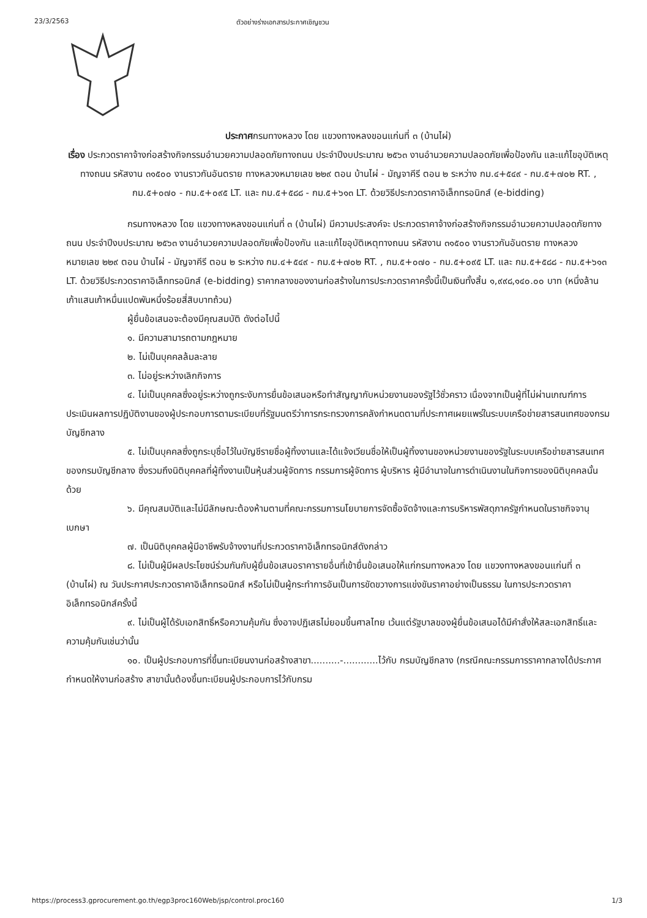23/3/2563 ตัวอย่างร่างเอกสารประกาศเชิญชวน
ประกาศกรมทางหลวง โดย แขวงทางหลงขอนแก่นที่ ๓ (บ้านไผ่)
เรื่อง ประกวดราคาจ้างก่อสร้างกิจกรรมอำนวยความปลอดภัยทางถนน ประจำปีงบประมาณ ๒๕๖๓ งานอำนวยความปลอดภัยเพื่อป้องกัน และแก้ไขอุบัติเหตุทางถนน รหัสงาน ๓๑๕๐๐ งานราวกันอันตราย ทางหลวงหมายเลข ๒๒๙ ตอน บ้านไผ่ - มัญจาคีรี ตอน ๒ ระหว่าง กม.๔+๕๔๙ - กม.๕+๗๐๒ RT. , กม.๕+๐๗๐ - กม.๕+๐๙๕ LT. และ กม.๕+๕๘๘ - กม.๕+๖๑๓ LT. ด้วยวิธีประกวดราคาอิเล็กทรอนิกส์ (e-bidding)
กรมทางหลวง โดย แขวงทางหลงขอนแก่นที่ ๓ (บ้านไผ่) มีความประสงค์จะ ประกวดราคาจ้างก่อสร้างกิจกรรมอำนวยความปลอดภัยทางถนน ประจำปีงบประมาณ ๒๕๖๓ งานอำนวยความปลอดภัยเพื่อป้องกัน และแก้ไขอุบัติเหตุทางถนน รหัสงาน ๓๑๕๐๐ งานราวกันอันตราย ทางหลวงหมายเลข ๒๒๙ ตอน บ้านไผ่ - มัญจาคีรี ตอน ๒ ระหว่าง กม.๔+๕๔๙ - กม.๕+๗๐๒ RT. , กม.๕+๐๗๐ - กม.๕+๐๙๕ LT. และ กม.๕+๕๘๘ - กม.๕+๖๑๓ LT. ด้วยวิธีประกวดราคาอิเล็กทรอนิกส์ (e-bidding) ราคากลางของงานก่อสร้างในการประกวดราคาครั้งนี้เป็นเงินทั้งสิ้น ๑,๙๙๘,๑๔๐.๐๐ บาท (หนึ่งล้านเก้าแสนเก้าหมื่นแปดพันหนึ่งร้อยสี่สิบบาทถ้วน)
ผู้ยื่นข้อเสนอจะต้องมีคุณสมบัติ ดังต่อไปนี้
๑. มีความสามารถตามกฎหมาย
๒. ไม่เป็นบุคคลล้มละลาย
๓. ไม่อยู่ระหว่างเลิกกิจการ
๔. ไม่เป็นบุคคลซึ่งอยู่ระหว่างถูกระงับการยื่นข้อเสนอหรือทำสัญญากับหน่วยงานของรัฐไว้ชั่วคราว เนื่องจากเป็นผู้ที่ไม่ผ่านเกณฑ์การประเมินผลการปฏิบัติงานของผู้ประกอบการตามระเบียบที่รัฐมนตรีว่าการกระทรวงการคลังกำหนดตามที่ประกาศเผยแพร่ในระบบเครือข่ายสารสนเทศของกรมบัญชีกลาง
๕. ไม่เป็นบุคคลซึ่งถูกระบุชื่อไว้ในบัญชีรายชื่อผู้ทิ้งงานและได้แจ้งเวียนชื่อให้เป็นผู้ทิ้งงานของหน่วยงานของรัฐในระบบเครือข่ายสารสนเทศของกรมบัญชีกลาง ซึ่งรวมถึงนิติบุคคลที่ผู้ทิ้งงานเป็นหุ้นส่วนผู้จัดการ กรรมการผู้จัดการ ผู้บริหาร ผู้มีอำนาจในการดำเนินงานในกิจการของนิติบุคคลนั้นด้วย
๖. มีคุณสมบัติและไม่มีลักษณะต้องห้ามตามที่คณะกรรมการนโยบายการจัดซื้อจัดจ้างและการบริหารพัสดุภาครัฐกำหนดในราชกิจจานุเบกษา
๗. เป็นนิติบุคคลผู้มีอาชีพรับจ้างงานที่ประกวดราคาอิเล็กทรอนิกส์ดังกล่าว
๘. ไม่เป็นผู้มีผลประโยชน์ร่วมกันกับผู้ยื่นข้อเสนอราคารายอื่นที่เข้ายื่นข้อเสนอให้แก่กรมทางหลวง โดย แขวงทางหลงขอนแก่นที่ ๓ (บ้านไผ่) ณ วันประกาศประกวดราคาอิเล็กทรอนิกส์ หรือไม่เป็นผู้กระทำการอันเป็นการขัดขวางการแข่งขันราคาอย่างเป็นธรรม ในการประกวดราคาอิเล็กทรอนิกส์ครั้งนี้
๙. ไม่เป็นผู้ได้รับเอกสิทธิ์หรือความคุ้มกัน ซึ่งอาจปฏิเสธไม่ยอมขึ้นศาลไทย เว้นแต่รัฐบาลของผู้ยื่นข้อเสนอได้มีคำสั่งให้สละเอกสิทธิ์และความคุ้มกันเช่นว่านั้น
๑๐. เป็นผู้ประกอบการที่ขึ้นทะเบียนงานก่อสร้างสาขา..........-............ไว้กับ กรมบัญชีกลาง (กรณีคณะกรรมการราคากลางได้ประกาศกำหนดให้งานก่อสร้าง สาขานั้นต้องขึ้นทะเบียนผู้ประกอบการไว้กับกรม
https://process3.gprocurement.go.th/egp3proc160Web/jsp/control.proc160 1/3